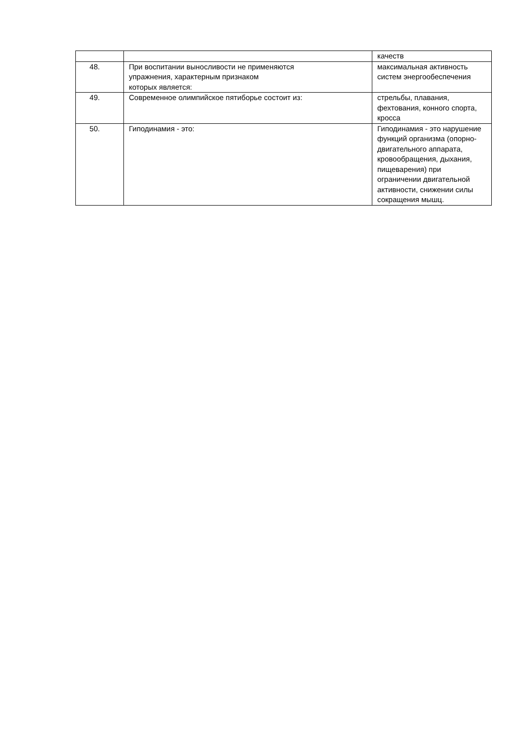| | | качеств |
| 48. | При воспитании выносливости не применяются упражнения, характерным признаком которых является: | максимальная активность систем энергообеспечения |
| 49. | Современное олимпийское пятиборье состоит из: | стрельбы, плавания, фехтования, конного спорта, кросса |
| 50. | Гиподинамия - это: | Гиподинамия - это нарушение функций организма (опорно-двигательного аппарата, кровообращения, дыхания, пищеварения) при ограничении двигательной активности, снижении силы сокращения мышц. |